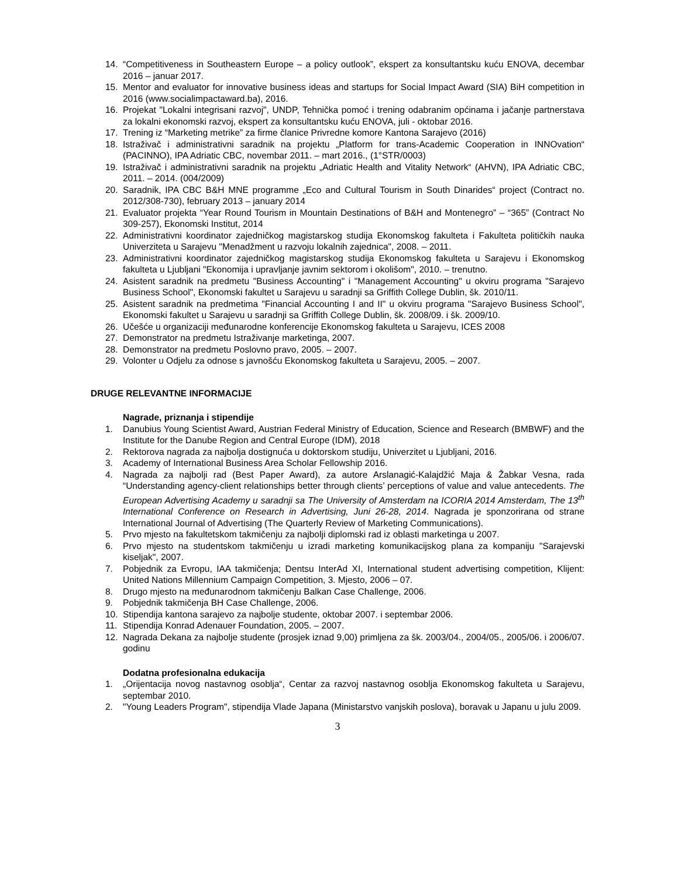14. “Competitiveness in Southeastern Europe – a policy outlook”, ekspert za konsultantsku kuću ENOVA, decembar 2016 – januar 2017.
15. Mentor and evaluator for innovative business ideas and startups for Social Impact Award (SIA) BiH competition in 2016 (www.socialimpactaward.ba), 2016.
16. Projekat "Lokalni integrisani razvoj", UNDP, Tehnička pomoć i trening odabranim općinama i jačanje partnerstava za lokalni ekonomski razvoj, ekspert za konsultantsku kuću ENOVA, juli - oktobar 2016.
17. Trening iz “Marketing metrike” za firme članice Privredne komore Kantona Sarajevo (2016)
18. Istraživač i administrativni saradnik na projektu „Platform for trans-Academic Cooperation in INNOvation“ (PACINNO), IPA Adriatic CBC, novembar 2011. – mart 2016., (1°STR/0003)
19. Istraživač i administrativni saradnik na projektu „Adriatic Health and Vitality Network“ (AHVN), IPA Adriatic CBC, 2011. – 2014. (004/2009)
20. Saradnik, IPA CBC B&H MNE programme „Eco and Cultural Tourism in South Dinarides“ project (Contract no. 2012/308-730), february 2013 – january 2014
21. Evaluator projekta “Year Round Tourism in Mountain Destinations of B&H and Montenegro” – “365” (Contract No 309-257), Ekonomski Institut, 2014
22. Administrativni koordinator zajedničkog magistarskog studija Ekonomskog fakulteta i Fakulteta političkih nauka Univerziteta u Sarajevu "Menadžment u razvoju lokalnih zajednica", 2008. – 2011.
23. Administrativni koordinator zajedničkog magistarskog studija Ekonomskog fakulteta u Sarajevu i Ekonomskog fakulteta u Ljubljani "Ekonomija i upravljanje javnim sektorom i okolišom", 2010. – trenutno.
24. Asistent saradnik na predmetu "Business Accounting" i "Management Accounting" u okviru programa "Sarajevo Business School", Ekonomski fakultet u Sarajevu u saradnji sa Griffith College Dublin, šk. 2010/11.
25. Asistent saradnik na predmetima "Financial Accounting I and II" u okviru programa "Sarajevo Business School", Ekonomski fakultet u Sarajevu u saradnji sa Griffith College Dublin, šk. 2008/09. i šk. 2009/10.
26. Učešće u organizaciji međunarodne konferencije Ekonomskog fakulteta u Sarajevu, ICES 2008
27. Demonstrator na predmetu Istraživanje marketinga, 2007.
28. Demonstrator na predmetu Poslovno pravo, 2005. – 2007.
29. Volonter u Odjelu za odnose s javnošću Ekonomskog fakulteta u Sarajevu, 2005. – 2007.
DRUGE RELEVANTNE INFORMACIJE
Nagrade, priznanja i stipendije
1. Danubius Young Scientist Award, Austrian Federal Ministry of Education, Science and Research (BMBWF) and the Institute for the Danube Region and Central Europe (IDM), 2018
2. Rektorova nagrada za najbolja dostignuća u doktorskom studiju, Univerzitet u Ljubljani, 2016.
3. Academy of International Business Area Scholar Fellowship 2016.
4. Nagrada za najbolji rad (Best Paper Award), za autore Arslanagić-Kalajdžić Maja & Žabkar Vesna, rada “Understanding agency-client relationships better through clients’ perceptions of value and value antecedents. The European Advertising Academy u saradnji sa The University of Amsterdam na ICORIA 2014 Amsterdam, The 13<sup>th</sup> International Conference on Research in Advertising, Juni 26-28, 2014. Nagrada je sponzorirana od strane International Journal of Advertising (The Quarterly Review of Marketing Communications).
5. Prvo mjesto na fakultetskom takmičenju za najbolji diplomski rad iz oblasti marketinga u 2007.
6. Prvo mjesto na studentskom takmičenju u izradi marketing komunikacijskog plana za kompaniju "Sarajevski kiseljak", 2007.
7. Pobjednik za Evropu, IAA takmičenja; Dentsu InterAd XI, International student advertising competition, Klijent: United Nations Millennium Campaign Competition, 3. Mjesto, 2006 – 07.
8. Drugo mjesto na međunarodnom takmičenju Balkan Case Challenge, 2006.
9. Pobjednik takmičenja BH Case Challenge, 2006.
10. Stipendija kantona sarajevo za najbolje studente, oktobar 2007. i septembar 2006.
11. Stipendija Konrad Adenauer Foundation, 2005. – 2007.
12. Nagrada Dekana za najbolje studente (prosjek iznad 9,00) primljena za šk. 2003/04., 2004/05., 2005/06. i 2006/07. godinu
Dodatna profesionalna edukacija
1. „Orijentacija novog nastavnog osoblja“, Centar za razvoj nastavnog osoblja Ekonomskog fakulteta u Sarajevu, septembar 2010.
2. "Young Leaders Program", stipendija Vlade Japana (Ministarstvo vanjskih poslova), boravak u Japanu u julu 2009.
3